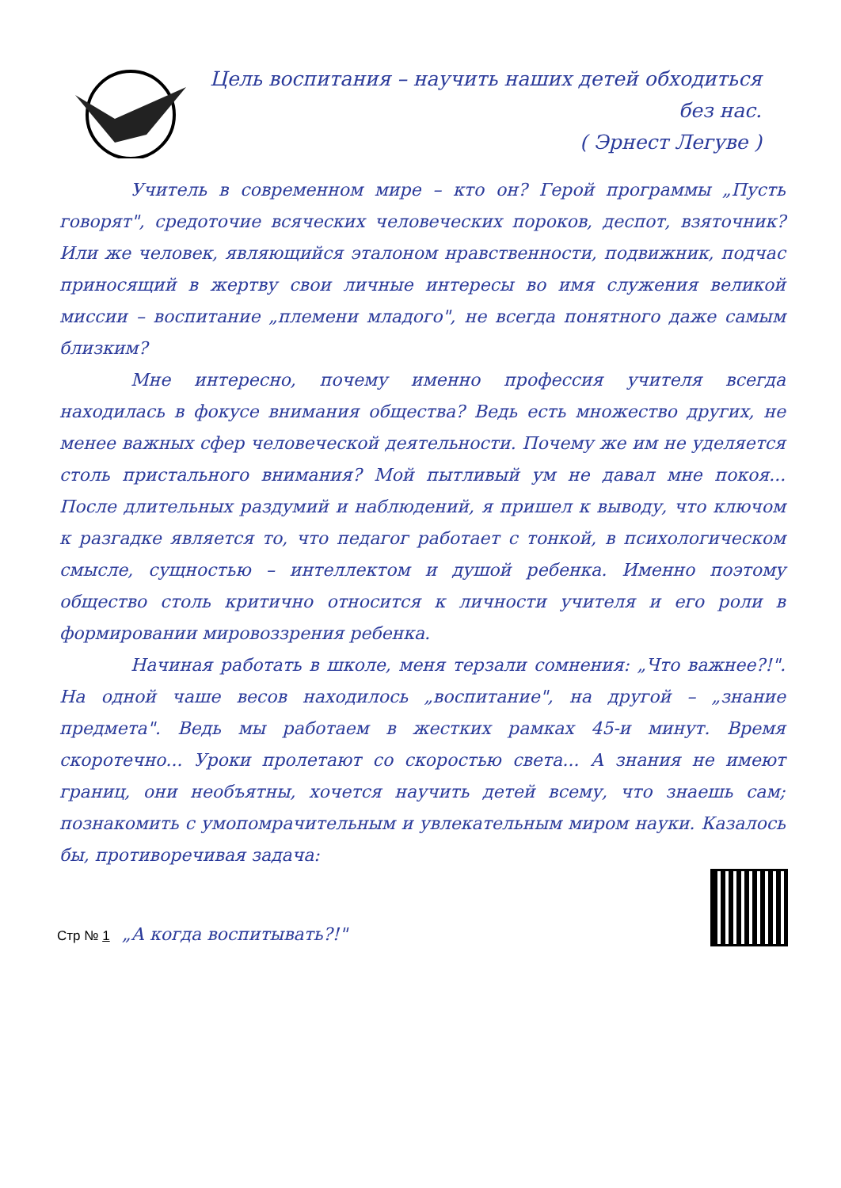Цель воспитания – научить наших детей обходиться
без нас.
( Эрнест Легуве )
Учитель в современном мире – кто он? Герой программы „Пусть говорят", средоточие всяческих человеческих пороков, деспот, взяточник? Или же человек, являющийся эталоном нравственности, подвижник, подчас приносящий в жертву свои личные интересы во имя служения великой миссии – воспитание „племени младого", не всегда понятного даже самым близким?
Мне интересно, почему именно профессия учителя всегда находилась в фокусе внимания общества? Ведь есть множество других, не менее важных сфер человеческой деятельности. Почему же им не уделяется столь пристального внимания? Мой пытливый ум не давал мне покоя... После длительных раздумий и наблюдений, я пришел к выводу, что ключом к разгадке является то, что педагог работает с тонкой, в психологическом смысле, сущностью – интеллектом и душой ребенка. Именно поэтому общество столь критично относится к личности учителя и его роли в формировании мировоззрения ребенка.
Начиная работать в школе, меня терзали сомнения: „Что важнее?!". На одной чаше весов находилось „воспитание", на другой – „знание предмета". Ведь мы работаем в жестких рамках 45-и минут. Время скоротечно... Уроки пролетают со скоростью света... А знания не имеют границ, они необъятны, хочется научить детей всему, что знаешь сам; познакомить с умопомрачительным и увлекательным миром науки. Казалось бы, противоречивая задача:
Стр № 1 „А когда воспитывать?!"